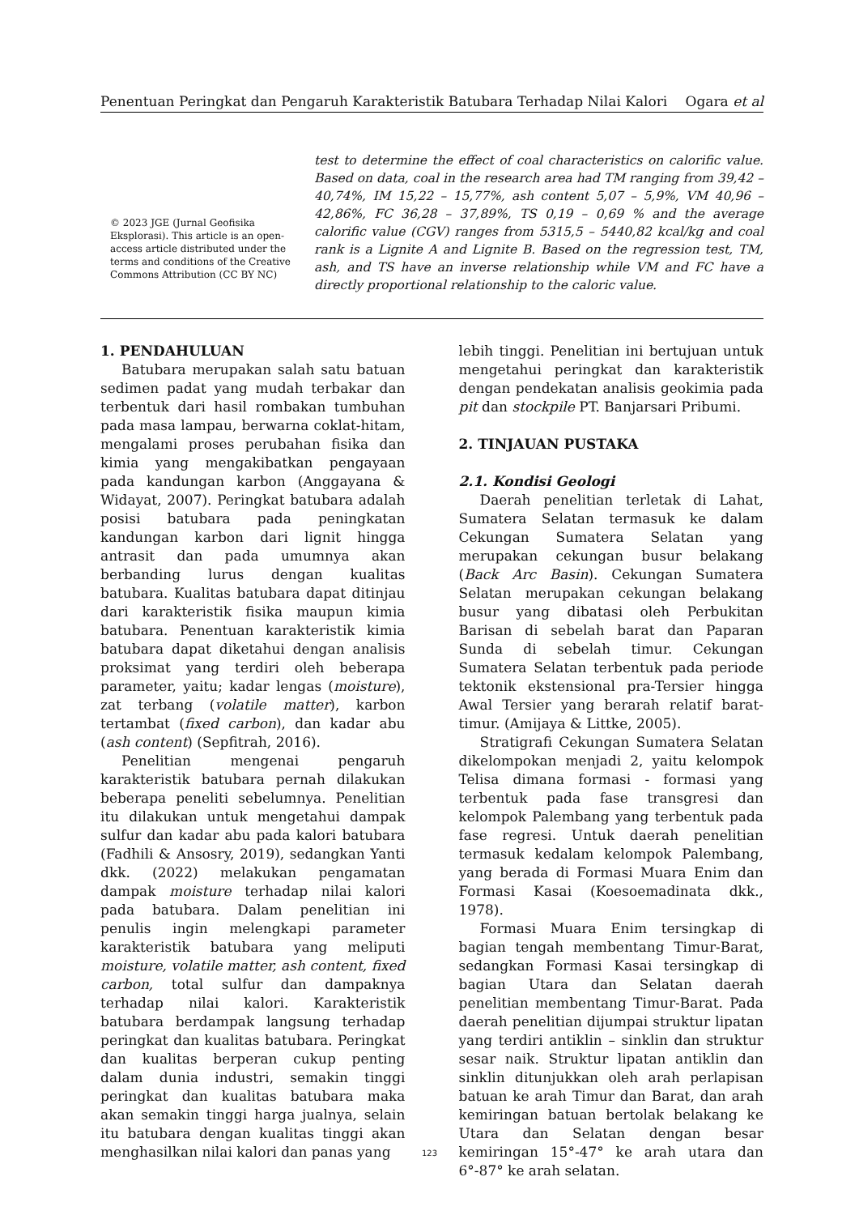Penentuan Peringkat dan Pengaruh Karakteristik Batubara Terhadap Nilai Kalori Ogara et al
© 2023 JGE (Jurnal Geofisika Eksplorasi). This article is an open-access article distributed under the terms and conditions of the Creative Commons Attribution (CC BY NC)
test to determine the effect of coal characteristics on calorific value. Based on data, coal in the research area had TM ranging from 39,42 – 40,74%, IM 15,22 – 15,77%, ash content 5,07 – 5,9%, VM 40,96 – 42,86%, FC 36,28 – 37,89%, TS 0,19 – 0,69 % and the average calorific value (CGV) ranges from 5315,5 – 5440,82 kcal/kg and coal rank is a Lignite A and Lignite B. Based on the regression test, TM, ash, and TS have an inverse relationship while VM and FC have a directly proportional relationship to the caloric value.
1. PENDAHULUAN
Batubara merupakan salah satu batuan sedimen padat yang mudah terbakar dan terbentuk dari hasil rombakan tumbuhan pada masa lampau, berwarna coklat-hitam, mengalami proses perubahan fisika dan kimia yang mengakibatkan pengayaan pada kandungan karbon (Anggayana & Widayat, 2007). Peringkat batubara adalah posisi batubara pada peningkatan kandungan karbon dari lignit hingga antrasit dan pada umumnya akan berbanding lurus dengan kualitas batubara. Kualitas batubara dapat ditinjau dari karakteristik fisika maupun kimia batubara. Penentuan karakteristik kimia batubara dapat diketahui dengan analisis proksimat yang terdiri oleh beberapa parameter, yaitu; kadar lengas (moisture), zat terbang (volatile matter), karbon tertambat (fixed carbon), dan kadar abu (ash content) (Sepfitrah, 2016).
Penelitian mengenai pengaruh karakteristik batubara pernah dilakukan beberapa peneliti sebelumnya. Penelitian itu dilakukan untuk mengetahui dampak sulfur dan kadar abu pada kalori batubara (Fadhili & Ansosry, 2019), sedangkan Yanti dkk. (2022) melakukan pengamatan dampak moisture terhadap nilai kalori pada batubara. Dalam penelitian ini penulis ingin melengkapi parameter karakteristik batubara yang meliputi moisture, volatile matter, ash content, fixed carbon, total sulfur dan dampaknya terhadap nilai kalori. Karakteristik batubara berdampak langsung terhadap peringkat dan kualitas batubara. Peringkat dan kualitas berperan cukup penting dalam dunia industri, semakin tinggi peringkat dan kualitas batubara maka akan semakin tinggi harga jualnya, selain itu batubara dengan kualitas tinggi akan menghasilkan nilai kalori dan panas yang
lebih tinggi. Penelitian ini bertujuan untuk mengetahui peringkat dan karakteristik dengan pendekatan analisis geokimia pada pit dan stockpile PT. Banjarsari Pribumi.
2. TINJAUAN PUSTAKA
2.1. Kondisi Geologi
Daerah penelitian terletak di Lahat, Sumatera Selatan termasuk ke dalam Cekungan Sumatera Selatan yang merupakan cekungan busur belakang (Back Arc Basin). Cekungan Sumatera Selatan merupakan cekungan belakang busur yang dibatasi oleh Perbukitan Barisan di sebelah barat dan Paparan Sunda di sebelah timur. Cekungan Sumatera Selatan terbentuk pada periode tektonik ekstensional pra-Tersier hingga Awal Tersier yang berarah relatif barat-timur. (Amijaya & Littke, 2005).
Stratigrafi Cekungan Sumatera Selatan dikelompokan menjadi 2, yaitu kelompok Telisa dimana formasi - formasi yang terbentuk pada fase transgresi dan kelompok Palembang yang terbentuk pada fase regresi. Untuk daerah penelitian termasuk kedalam kelompok Palembang, yang berada di Formasi Muara Enim dan Formasi Kasai (Koesoemadinata dkk., 1978).
Formasi Muara Enim tersingkap di bagian tengah membentang Timur-Barat, sedangkan Formasi Kasai tersingkap di bagian Utara dan Selatan daerah penelitian membentang Timur-Barat. Pada daerah penelitian dijumpai struktur lipatan yang terdiri antiklin – sinklin dan struktur sesar naik. Struktur lipatan antiklin dan sinklin ditunjukkan oleh arah perlapisan batuan ke arah Timur dan Barat, dan arah kemiringan batuan bertolak belakang ke Utara dan Selatan dengan besar kemiringan 15°-47° ke arah utara dan 6°-87° ke arah selatan.
123